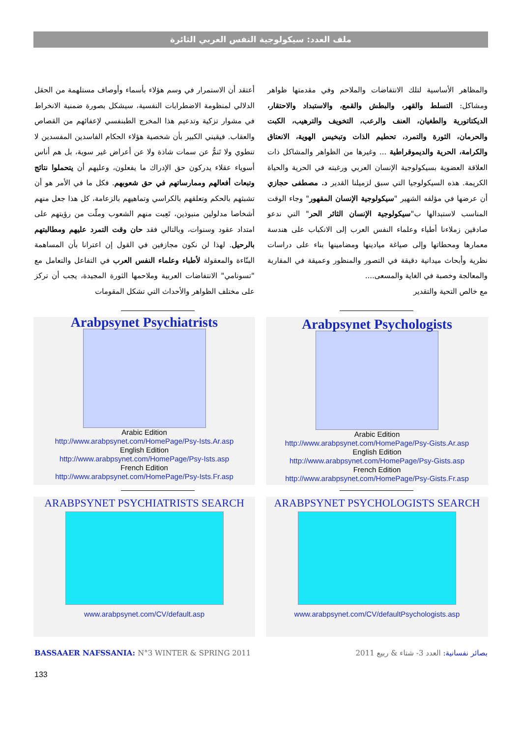ملف العدد: سيكولوجية النفس العربي الثائرة
أعتقد أن الاستمرار في وسم هؤلاء بأسماء وأوصاف مستلهمة من الحقل الدلالي لمنظومة الاضطرابات النفسية، سيشكل بصورة ضمنية الانخراط في مشوار تزكية وتدعيم هذا المخرج الطبنفسي لإعفائهم من القصاص والعقاب. فيقيني الكبير بأن شخصية هؤلاء الحكام الفاسدين المفسدين لا تنطوي ولا تَنمُّ عن سمات شاذة ولا عن أعراض غير سوية، بل هم أناس أسوياء عقلاء يدركون حق الإدراك ما يفعلون، وعليهم أن يتحملوا نتائج وتبعات أفعالهم وممارساتهم في حق شعوبهم. فكل ما في الأمر هو أن تشبثهم بالحكم وتعلقهم بالكراسي وتماهيهم بالزعامة، كل هذا جعل منهم أشخاصا مدلولين منبوذين، تَعِبت منهم الشعوب وملّت من رؤيتهم على امتداد عقود وسنوات، وبالتالي فقد حان وقت التمرد عليهم ومطالبتهم بالرحيل. لهذا لن نكون مجازفين في القول إن اعترانا بأن المساهمة البنّاءة والمعقولة لأطباء وعلماء النفس العرب في التفاعل والتعامل مع "تسونامي" الانتفاضات العربية وملاحمها الثورة المجيدة، يجب أن تركز على مختلف الظواهر والأحداث التي تشكل المقومات
والمظاهر الأساسية لتلك الانتفاضات والملاحم وفي مقدمتها ظواهر ومشاكل: التسلط والقهر، والبطش والقمع، والاستبداد والاحتقار، الديكتاتورية والطغيان، العنف والرعب، التخويف والترهيب، الكبت والحرمان، الثورة والتمرد، تحطيم الذات وتبخيس الهوية، الانعتاق والكرامة، الحرية والديموقراطية ... وغيرها من الظواهر والمشاكل ذات العلاقة العضوية بسيكولوجية الإنسان العربي ورغبته في الحرية والحياة الكريمة. هذه السيكولوجيا التي سبق لزميلنا القدير د. مصطفى حجازي أن عرضها في مؤلفه الشهير "سيكولوجية الإنسان المقهور" وجاء الوقت المناسب لاستبدالها ب"سيكولوجية الإنسان الثائر الحر" التي ندعو صادقين زملاءنا أطباء وعلماء النفس العرب إلى الانكباب على هندسة معمارها ومحطاتها وإلى صياغة ميادينها ومضامينها بناء على دراسات نظرية وأبحاث ميدانية دقيقة في التصور والمنظور وعميقة في المقاربة والمعالجة وخصبة في الغاية والمسعى....
مع خالص التحية والتقدير
Arabpsynet Psychiatrists
Arabic Edition
http://www.arabpsynet.com/HomePage/Psy-Ists.Ar.asp
English Edition
http://www.arabpsynet.com/HomePage/Psy-Ists.asp
French Edition
http://www.arabpsynet.com/HomePage/Psy-Ists.Fr.asp
Arabpsynet Psychologists
Arabic Edition
http://www.arabpsynet.com/HomePage/Psy-Gists.Ar.asp
English Edition
http://www.arabpsynet.com/HomePage/Psy-Gists.asp
French Edition
http://www.arabpsynet.com/HomePage/Psy-Gists.Fr.asp
ARABPSYNET PSYCHIATRISTS SEARCH
www.arabpsynet.com/CV/default.asp
ARABPSYNET PSYCHOLOGISTS SEARCH
www.arabpsynet.com/CV/defaultPsychologists.asp
BASSAAER NAFSSANIA: N°3 WINTER & SPRING 2011
بصائر نفسانية: العدد 3- شتاء & ربيع 2011
133